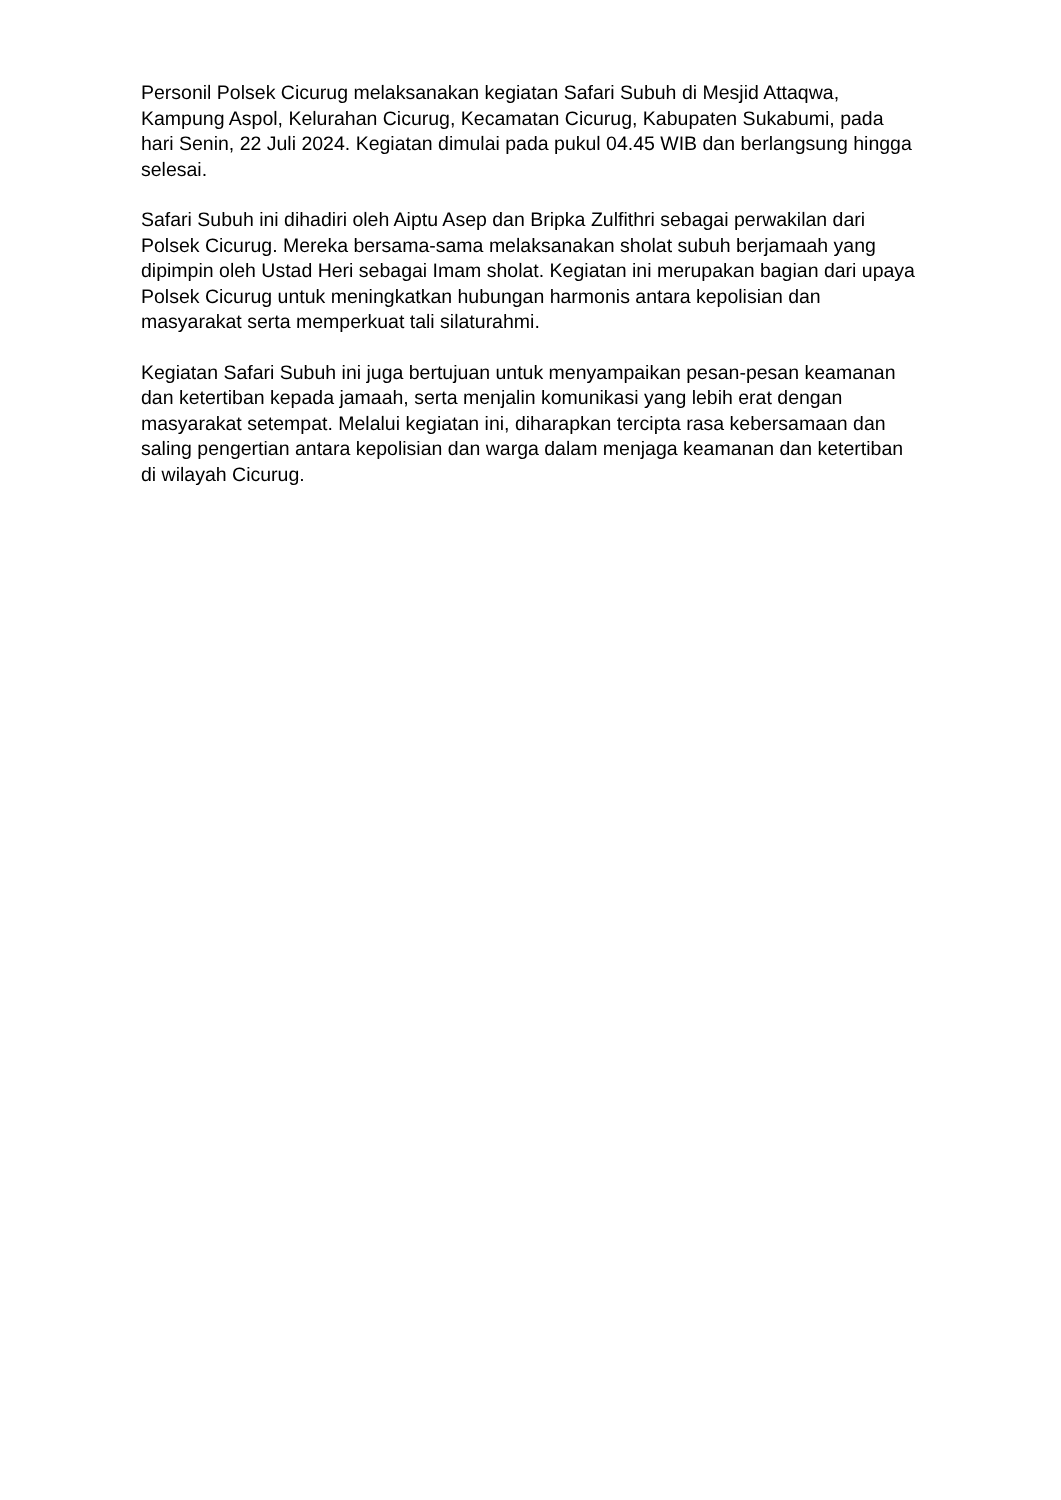Personil Polsek Cicurug melaksanakan kegiatan Safari Subuh di Mesjid Attaqwa, Kampung Aspol, Kelurahan Cicurug, Kecamatan Cicurug, Kabupaten Sukabumi, pada hari Senin, 22 Juli 2024. Kegiatan dimulai pada pukul 04.45 WIB dan berlangsung hingga selesai.
Safari Subuh ini dihadiri oleh Aiptu Asep dan Bripka Zulfithri sebagai perwakilan dari Polsek Cicurug. Mereka bersama-sama melaksanakan sholat subuh berjamaah yang dipimpin oleh Ustad Heri sebagai Imam sholat. Kegiatan ini merupakan bagian dari upaya Polsek Cicurug untuk meningkatkan hubungan harmonis antara kepolisian dan masyarakat serta memperkuat tali silaturahmi.
Kegiatan Safari Subuh ini juga bertujuan untuk menyampaikan pesan-pesan keamanan dan ketertiban kepada jamaah, serta menjalin komunikasi yang lebih erat dengan masyarakat setempat. Melalui kegiatan ini, diharapkan tercipta rasa kebersamaan dan saling pengertian antara kepolisian dan warga dalam menjaga keamanan dan ketertiban di wilayah Cicurug.